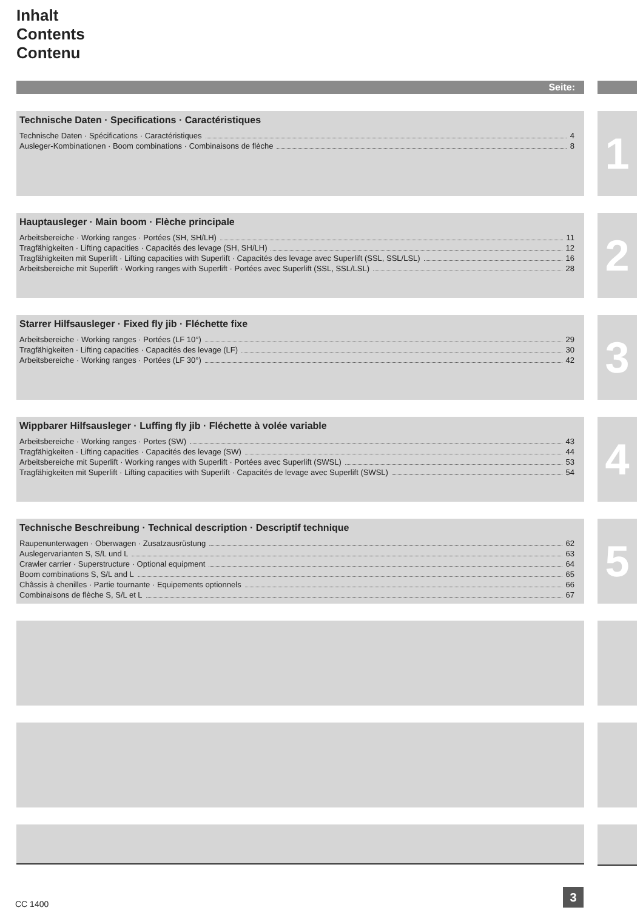Inhalt
Contents
Contenu
Seite:
Technische Daten · Specifications · Caractéristiques
Technische Daten · Spécifications · Caractéristiques 4
Ausleger-Kombinationen · Boom combinations · Combinaisons de flèche 8
1
Hauptausleger · Main boom · Flèche principale
Arbeitsbereiche · Working ranges · Portées (SH, SH/LH) 11
Tragfähigkeiten · Lifting capacities · Capacités des levage (SH, SH/LH) 12
Tragfähigkeiten mit Superlift · Lifting capacities with Superlift · Capacités des levage avec Superlift (SSL, SSL/LSL) 16
Arbeitsbereiche mit Superlift · Working ranges with Superlift · Portées avec Superlift (SSL, SSL/LSL) 28
2
Starrer Hilfsausleger · Fixed fly jib · Fléchette fixe
Arbeitsbereiche · Working ranges · Portées (LF 10°) 29
Tragfähigkeiten · Lifting capacities · Capacités des levage (LF) 30
Arbeitsbereiche · Working ranges · Portées (LF 30°) 42
3
Wippbarer Hilfsausleger · Luffing fly jib · Fléchette à volée variable
Arbeitsbereiche · Working ranges · Portes (SW) 43
Tragfähigkeiten · Lifting capacities · Capacités des levage (SW) 44
Arbeitsbereiche mit Superlift · Working ranges with Superlift · Portées avec Superlift (SWSL) 53
Tragfähigkeiten mit Superlift · Lifting capacities with Superlift · Capacités de levage avec Superlift (SWSL) 54
4
Technische Beschreibung · Technical description · Descriptif technique
Raupenunterwagen · Oberwagen · Zusatzausrüstung 62
Auslegervarianten S, S/L und L 63
Crawler carrier · Superstructure · Optional equipment 64
Boom combinations S, S/L and L 65
Châssis à chenilles · Partie tournante · Equipements optionnels 66
Combinaisons de flèche S, S/L et L 67
5
CC 1400
3